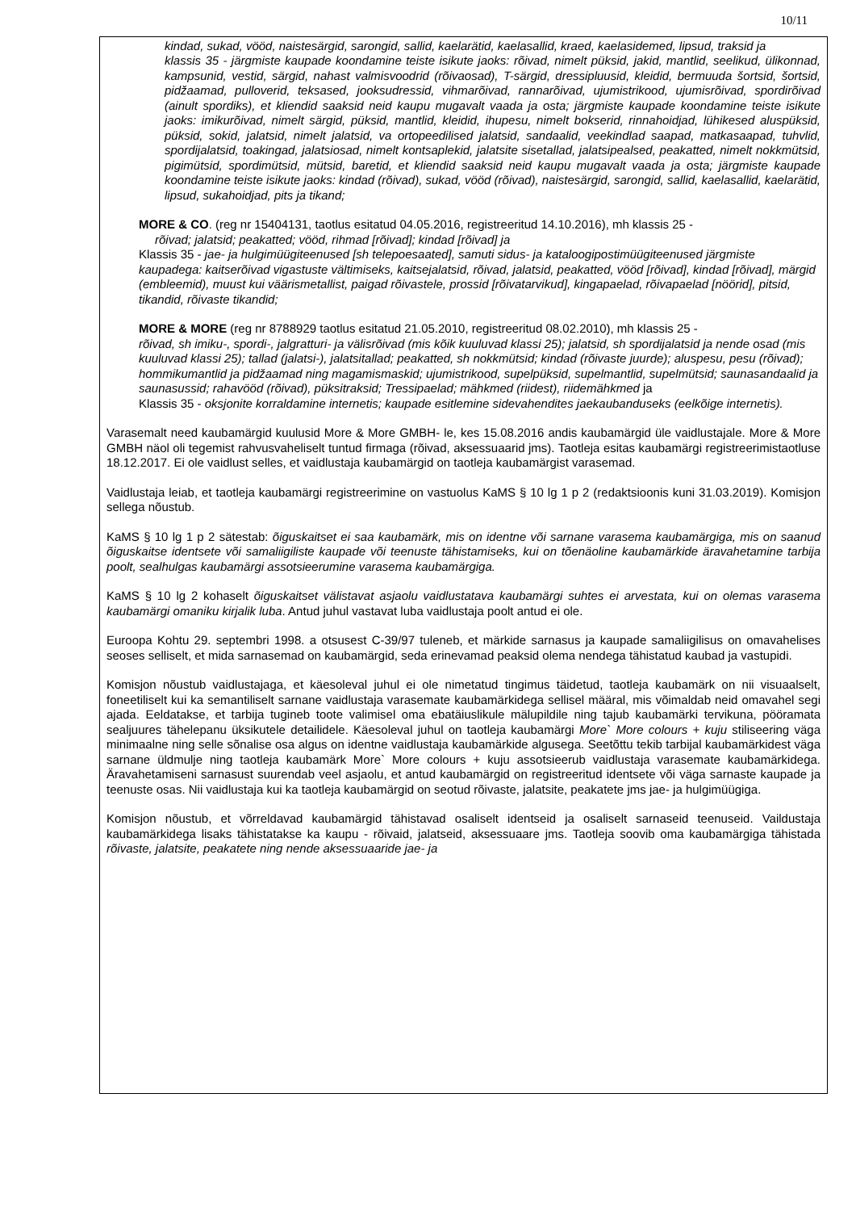10/11
kindad, sukad, vööd, naistesärgid, sarongid, sallid, kaelarätid, kaelasallid, kraed, kaelasidemed, lipsud, traksid ja
klassis 35 - järgmiste kaupade koondamine teiste isikute jaoks: rõivad, nimelt püksid, jakid, mantlid, seelikud, ülikonnad, kampsunid, vestid, särgid, nahast valmisvoodrid (rõivaosad), T-särgid, dressipluusid, kleidid, bermuuda šortsid, šortsid, pidžaamad, pulloverid, teksased, jooksudressid, vihmarõivad, rannarõivad, ujumistrikood, ujumisrõivad, spordirõivad (ainult spordiks), et kliendid saaksid neid kaupu mugavalt vaada ja osta; järgmiste kaupade koondamine teiste isikute jaoks: imikurõivad, nimelt särgid, püksid, mantlid, kleidid, ihupesu, nimelt bokserid, rinnahoidjad, lühikesed aluspüksid, püksid, sokid, jalatsid, nimelt jalatsid, va ortopeedilised jalatsid, sandaalid, veekindlad saapad, matkasaapad, tuhvlid, spordijalatsid, toakingad, jalatsiosad, nimelt kontsaplekid, jalatsite sisetallad, jalatsipealsed, peakatted, nimelt nokkmütsid, pigimütsid, spordimütsid, mütsid, baretid, et kliendid saaksid neid kaupu mugavalt vaada ja osta; järgmiste kaupade koondamine teiste isikute jaoks: kindad (rõivad), sukad, vööd (rõivad), naistesärgid, sarongid, sallid, kaelasallid, kaelarätid, lipsud, sukahoidjad, pits ja tikand;
MORE & CO. (reg nr 15404131, taotlus esitatud 04.05.2016, registreeritud 14.10.2016), mh klassis 25 -
rõivad; jalatsid; peakatted; vööd, rihmad [rõivad]; kindad [rõivad] ja
Klassis 35 - jae- ja hulgimüügiteenused [sh telepoesaated], samuti sidus- ja kataloogipostimüügiteenused järgmiste kaupadega: kaitserõivad vigastuste vältimiseks, kaitsejalatsid, rõivad, jalatsid, peakatted, vööd [rõivad], kindad [rõivad], märgid (embleemid), muust kui väärismetallist, paigad rõivastele, prossid [rõivatarvikud], kingapaelad, rõivapaelad [nöörid], pitsid, tikandid, rõivaste tikandid;
MORE & MORE (reg nr 8788929 taotlus esitatud 21.05.2010, registreeritud 08.02.2010), mh klassis 25 -
rõivad, sh imiku-, spordi-, jalgratturi- ja välisrõivad (mis kõik kuuluvad klassi 25); jalatsid, sh spordijalatsid ja nende osad (mis kuuluvad klassi 25); tallad (jalatsi-), jalatsitallad; peakatted, sh nokkmütsid; kindad (rõivaste juurde); aluspesu, pesu (rõivad); hommikumantlid ja pidžaamad ning magamismaskid; ujumistrikood, supelpüksid, supelmantlid, supelmütsid; saunasandaalid ja saunasussid; rahavööd (rõivad), püksitraksid; Tressipaelad; mähkmed (riidest), riidemähkmed ja
Klassis 35 - oksjonite korraldamine internetis; kaupade esitlemine sidevahendites jaekaubanduseks (eelkõige internetis).
Varasemalt need kaubamärgid kuulusid More & More GMBH- le, kes 15.08.2016 andis kaubamärgid üle vaidlustajale. More & More GMBH näol oli tegemist rahvusvaheliselt tuntud firmaga (rõivad, aksessuaarid jms). Taotleja esitas kaubamärgi registreerimistaotluse 18.12.2017. Ei ole vaidlust selles, et vaidlustaja kaubamärgid on taotleja kaubamärgist varasemad.
Vaidlustaja leiab, et taotleja kaubamärgi registreerimine on vastuolus KaMS § 10 lg 1 p 2 (redaktsioonis kuni 31.03.2019). Komisjon sellega nõustub.
KaMS § 10 lg 1 p 2 sätestab: õiguskaitset ei saa kaubamärk, mis on identne või sarnane varasema kaubamärgiga, mis on saanud õiguskaitse identsete või samaliigiliste kaupade või teenuste tähistamiseks, kui on tõenäoline kaubamärkide äravahetamine tarbija poolt, sealhulgas kaubamärgi assotsieerumine varasema kaubamärgiga.
KaMS § 10 lg 2 kohaselt õiguskaitset välistavat asjaolu vaidlustatava kaubamärgi suhtes ei arvestata, kui on olemas varasema kaubamärgi omaniku kirjalik luba. Antud juhul vastavat luba vaidlustaja poolt antud ei ole.
Euroopa Kohtu 29. septembri 1998. a otsusest C-39/97 tuleneb, et märkide sarnasus ja kaupade samaliigilisus on omavahelises seoses selliselt, et mida sarnasemad on kaubamärgid, seda erinevamad peaksid olema nendega tähistatud kaubad ja vastupidi.
Komisjon nõustub vaidlustajaga, et käesoleval juhul ei ole nimetatud tingimus täidetud, taotleja kaubamärk on nii visuaalselt, foneetiliselt kui ka semantiliselt sarnane vaidlustaja varasemate kaubamärkidega sellisel määral, mis võimaldab neid omavahel segi ajada. Eeldatakse, et tarbija tugineb toote valimisel oma ebatäiuslikule mälupildile ning tajub kaubamärki tervikuna, pööramata sealjuures tähelepanu üksikutele detailidele. Käesoleval juhul on taotleja kaubamärgi More` More colours + kuju stiliseering väga minimaalne ning selle sõnalise osa algus on identne vaidlustaja kaubamärkide algusega. Seetõttu tekib tarbijal kaubamärkidest väga sarnane üldmulje ning taotleja kaubamärk More` More colours + kuju assotsieerub vaidlustaja varasemate kaubamärkidega. Äravahetamiseni sarnasust suurendab veel asjaolu, et antud kaubamärgid on registreeritud identsete või väga sarnaste kaupade ja teenuste osas. Nii vaidlustaja kui ka taotleja kaubamärgid on seotud rõivaste, jalatsite, peakatete jms jae- ja hulgimüügiga.
Komisjon nõustub, et võrreldavad kaubamärgid tähistavad osaliselt identseid ja osaliselt sarnaseid teenuseid. Vaildustaja kaubamärkidega lisaks tähistatakse ka kaupu - rõivaid, jalatseid, aksessuaare jms. Taotleja soovib oma kaubamärgiga tähistada rõivaste, jalatsite, peakatete ning nende aksessuaaride jae- ja